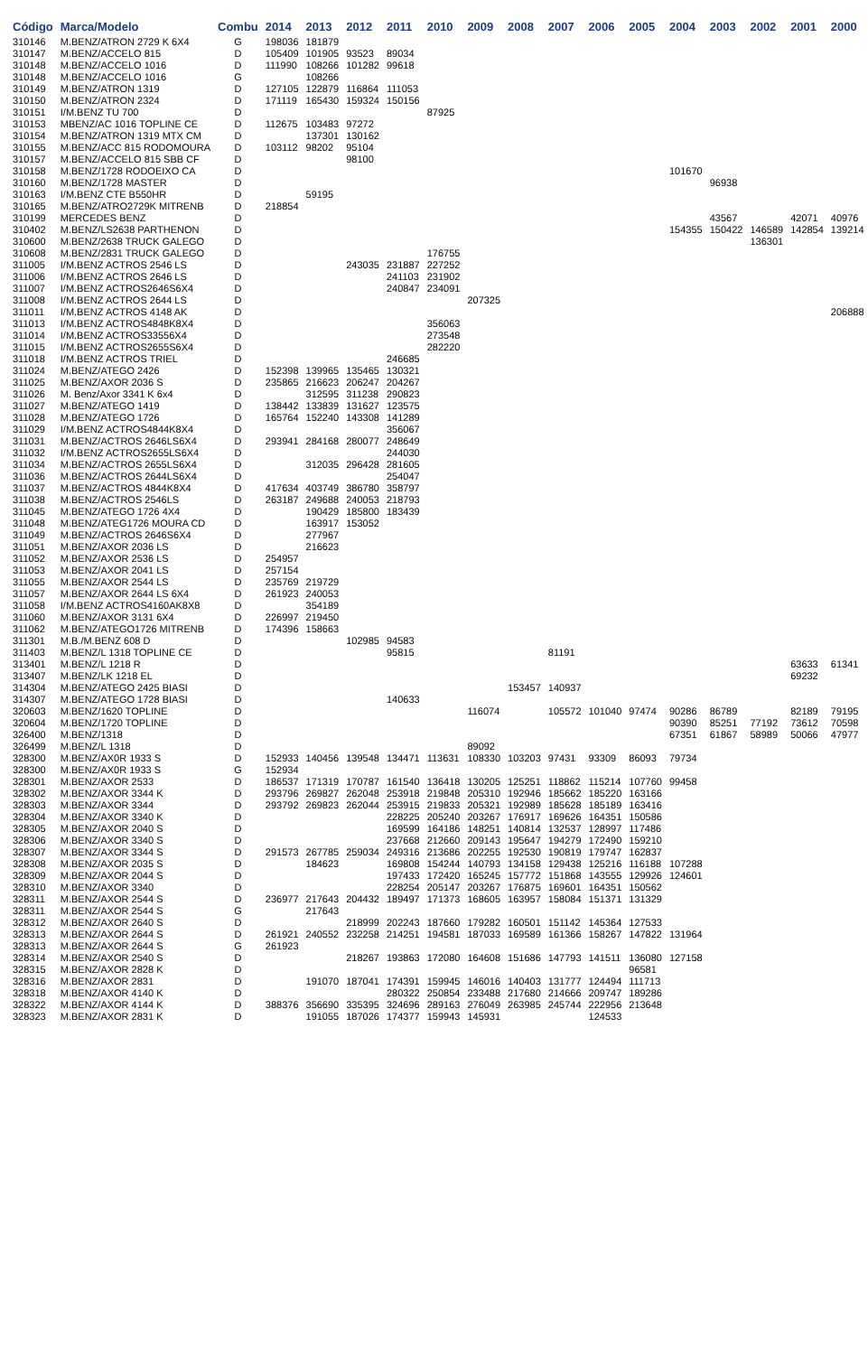| Código | Marca/Modelo | Combu | 2014 | 2013 | 2012 | 2011 | 2010 | 2009 | 2008 | 2007 | 2006 | 2005 | 2004 | 2003 | 2002 | 2001 | 2000 |
| --- | --- | --- | --- | --- | --- | --- | --- | --- | --- | --- | --- | --- | --- | --- | --- | --- | --- |
| 310146 | M.BENZ/ATRON 2729 K 6X4 | G | 198036 | 181879 | | | | | | | | | | | | | |
| 310147 | M.BENZ/ACCELO 815 | D | 105409 | 101905 | 93523 | 89034 | | | | | | | | | | | |
| 310148 | M.BENZ/ACCELO 1016 | D | 111990 | 108266 | 101282 | 99618 | | | | | | | | | | | |
| 310148 | M.BENZ/ACCELO 1016 | G | | 108266 | | | | | | | | | | | | | |
| 310149 | M.BENZ/ATRON 1319 | D | 127105 | 122879 | 116864 | 111053 | | | | | | | | | | | |
| 310150 | M.BENZ/ATRON 2324 | D | 171119 | 165430 | 159324 | 150156 | | | | | | | | | | | |
| 310151 | I/M.BENZ TU 700 | D | | | | | 87925 | | | | | | | | | | |
| 310153 | MBENZ/AC 1016 TOPLINE CE | D | 112675 | 103483 | 97272 | | | | | | | | | | | | |
| 310154 | M.BENZ/ATRON 1319 MTX CM | D | | 137301 | 130162 | | | | | | | | | | | | |
| 310155 | M.BENZ/ACC 815 RODOMOURA | D | 103112 | 98202 | 95104 | | | | | | | | | | | | |
| 310157 | M.BENZ/ACCELO 815 SBB CF | D | | | 98100 | | | | | | | | | | | | |
| 310158 | M.BENZ/1728 RODOEIXO CA | D | | | | | | | | | | | 101670 | | | | |
| 310160 | M.BENZ/1728 MASTER | D | | | | | | | | | | | | 96938 | | | |
| 310163 | I/M.BENZ CTE B550HR | D | | 59195 | | | | | | | | | | | | | |
| 310165 | M.BENZ/ATRO2729K MITRENB | D | 218854 | | | | | | | | | | | | | | |
| 310199 | MERCEDES BENZ | D | | | | | | | | | | | | 43567 | | 42071 | 40976 |
| 310402 | M.BENZ/LS2638 PARTHENON | D | | | | | | | | | | | 154355 | 150422 | 146589 | 142854 | 139214 |
| 310600 | M.BENZ/2638 TRUCK GALEGO | D | | | | | | | | | | | | | 136301 | | |
| 310608 | M.BENZ/2831 TRUCK GALEGO | D | | | | | 176755 | | | | | | | | | | |
| 311005 | I/M.BENZ ACTROS 2546 LS | D | | | 243035 | 231887 | 227252 | | | | | | | | | | |
| 311006 | I/M.BENZ ACTROS 2646 LS | D | | | | 241103 | 231902 | | | | | | | | | | |
| 311007 | I/M.BENZ ACTROS2646S6X4 | D | | | | 240847 | 234091 | | | | | | | | | | |
| 311008 | I/M.BENZ ACTROS 2644 LS | D | | | | | | 207325 | | | | | | | | | |
| 311011 | I/M.BENZ ACTROS 4148 AK | D | | | | | | | | | | | | | | | 206888 |
| 311013 | I/M.BENZ ACTROS4848K8X4 | D | | | | | 356063 | | | | | | | | | | |
| 311014 | I/M.BENZ ACTROS33556X4 | D | | | | | 273548 | | | | | | | | | | |
| 311015 | I/M.BENZ ACTROS2655S6X4 | D | | | | | 282220 | | | | | | | | | | |
| 311018 | I/M.BENZ ACTROS TRIEL | D | | | | 246685 | | | | | | | | | | | |
| 311024 | M.BENZ/ATEGO 2426 | D | 152398 | 139965 | 135465 | 130321 | | | | | | | | | | | |
| 311025 | M.BENZ/AXOR 2036 S | D | 235865 | 216623 | 206247 | 204267 | | | | | | | | | | | |
| 311026 | M. Benz/Axor 3341 K 6x4 | D | | 312595 | 311238 | 290823 | | | | | | | | | | | |
| 311027 | M.BENZ/ATEGO 1419 | D | 138442 | 133839 | 131627 | 123575 | | | | | | | | | | | |
| 311028 | M.BENZ/ATEGO 1726 | D | 165764 | 152240 | 143308 | 141289 | | | | | | | | | | | |
| 311029 | I/M.BENZ ACTROS4844K8X4 | D | | | | 356067 | | | | | | | | | | | |
| 311031 | M.BENZ/ACTROS 2646LS6X4 | D | 293941 | 284168 | 280077 | 248649 | | | | | | | | | | | |
| 311032 | I/M.BENZ ACTROS2655LS6X4 | D | | | | 244030 | | | | | | | | | | | |
| 311034 | M.BENZ/ACTROS 2655LS6X4 | D | | 312035 | 296428 | 281605 | | | | | | | | | | | |
| 311036 | M.BENZ/ACTROS 2644LS6X4 | D | | | | 254047 | | | | | | | | | | | |
| 311037 | M.BENZ/ACTROS 4844K8X4 | D | 417634 | 403749 | 386780 | 358797 | | | | | | | | | | | |
| 311038 | M.BENZ/ACTROS 2546LS | D | 263187 | 249688 | 240053 | 218793 | | | | | | | | | | | |
| 311045 | M.BENZ/ATEGO 1726 4X4 | D | | 190429 | 185800 | 183439 | | | | | | | | | | | |
| 311048 | M.BENZ/ATEG1726 MOURA CD | D | | 163917 | 153052 | | | | | | | | | | | | |
| 311049 | M.BENZ/ACTROS 2646S6X4 | D | | 277967 | | | | | | | | | | | | | |
| 311051 | M.BENZ/AXOR 2036 LS | D | | 216623 | | | | | | | | | | | | | |
| 311052 | M.BENZ/AXOR 2536 LS | D | 254957 | | | | | | | | | | | | | | |
| 311053 | M.BENZ/AXOR 2041 LS | D | 257154 | | | | | | | | | | | | | | |
| 311055 | M.BENZ/AXOR 2544 LS | D | 235769 | 219729 | | | | | | | | | | | | | |
| 311057 | M.BENZ/AXOR 2644 LS 6X4 | D | 261923 | 240053 | | | | | | | | | | | | | |
| 311058 | I/M.BENZ ACTROS4160AK8X8 | D | | 354189 | | | | | | | | | | | | | |
| 311060 | M.BENZ/AXOR 3131 6X4 | D | 226997 | 219450 | | | | | | | | | | | | | |
| 311062 | M.BENZ/ATEGO1726 MITRENB | D | 174396 | 158663 | | | | | | | | | | | | | |
| 311301 | M.B./M.BENZ 608 D | D | | | 102985 | 94583 | | | | | | | | | | | |
| 311403 | M.BENZ/L 1318 TOPLINE CE | D | | | | 95815 | | | | 81191 | | | | | | | |
| 313401 | M.BENZ/L 1218 R | D | | | | | | | | | | | | | | 63633 | 61341 |
| 313407 | M.BENZ/LK 1218 EL | D | | | | | | | | | | | | | | 69232 | |
| 314304 | M.BENZ/ATEGO 2425 BIASI | D | | | | | | | 153457 | 140937 | | | | | | | |
| 314307 | M.BENZ/ATEGO 1728 BIASI | D | | | | 140633 | | | | | | | | | | | |
| 320603 | M.BENZ/1620 TOPLINE | D | | | | | | 116074 | | 105572 | 101040 | 97474 | 90286 | 86789 | | 82189 | 79195 |
| 320604 | M.BENZ/1720 TOPLINE | D | | | | | | | | | | | 90390 | 85251 | 77192 | 73612 | 70598 |
| 326400 | M.BENZ/1318 | D | | | | | | | | | | | 67351 | 61867 | 58989 | 50066 | 47977 |
| 326499 | M.BENZ/L 1318 | D | | | | | | 89092 | | | | | | | | | |
| 328300 | M.BENZ/AX0R 1933 S | D | 152933 | 140456 | 139548 | 134471 | 113631 | 108330 | 103203 | 97431 | 93309 | 86093 | 79734 | | | | |
| 328300 | M.BENZ/AX0R 1933 S | G | 152934 | | | | | | | | | | | | | | |
| 328301 | M.BENZ/AXOR 2533 | D | 186537 | 171319 | 170787 | 161540 | 136418 | 130205 | 125251 | 118862 | 115214 | 107760 | 99458 | | | | |
| 328302 | M.BENZ/AXOR 3344 K | D | 293796 | 269827 | 262048 | 253918 | 219848 | 205310 | 192946 | 185662 | 185220 | 163166 | | | | | |
| 328303 | M.BENZ/AXOR 3344 | D | 293792 | 269823 | 262044 | 253915 | 219833 | 205321 | 192989 | 185628 | 185189 | 163416 | | | | | |
| 328304 | M.BENZ/AXOR 3340 K | D | | | | 228225 | 205240 | 203267 | 176917 | 169626 | 164351 | 150586 | | | | | |
| 328305 | M.BENZ/AXOR 2040 S | D | | | | 169599 | 164186 | 148251 | 140814 | 132537 | 128997 | 117486 | | | | | |
| 328306 | M.BENZ/AXOR 3340 S | D | | | | 237668 | 212660 | 209143 | 195647 | 194279 | 172490 | 159210 | | | | | |
| 328307 | M.BENZ/AXOR 3344 S | D | 291573 | 267785 | 259034 | 249316 | 213686 | 202255 | 192530 | 190819 | 179747 | 162837 | | | | | |
| 328308 | M.BENZ/AXOR 2035 S | D | | 184623 | | 169808 | 154244 | 140793 | 134158 | 129438 | 125216 | 116188 | 107288 | | | | |
| 328309 | M.BENZ/AXOR 2044 S | D | | | | 197433 | 172420 | 165245 | 157772 | 151868 | 143555 | 129926 | 124601 | | | | |
| 328310 | M.BENZ/AXOR 3340 | D | | | | 228254 | 205147 | 203267 | 176875 | 169601 | 164351 | 150562 | | | | | |
| 328311 | M.BENZ/AXOR 2544 S | D | 236977 | 217643 | 204432 | 189497 | 171373 | 168605 | 163957 | 158084 | 151371 | 131329 | | | | | |
| 328311 | M.BENZ/AXOR 2544 S | G | | 217643 | | | | | | | | | | | | | |
| 328312 | M.BENZ/AXOR 2640 S | D | | | 218999 | 202243 | 187660 | 179282 | 160501 | 151142 | 145364 | 127533 | | | | | |
| 328313 | M.BENZ/AXOR 2644 S | D | 261921 | 240552 | 232258 | 214251 | 194581 | 187033 | 169589 | 161366 | 158267 | 147822 | 131964 | | | | |
| 328313 | M.BENZ/AXOR 2644 S | G | 261923 | | | | | | | | | | | | | | |
| 328314 | M.BENZ/AXOR 2540 S | D | | | 218267 | 193863 | 172080 | 164608 | 151686 | 147793 | 141511 | 136080 | 127158 | | | | |
| 328315 | M.BENZ/AXOR 2828 K | D | | | | | | | | | | 96581 | | | | | |
| 328316 | M.BENZ/AXOR 2831 | D | | 191070 | 187041 | 174391 | 159945 | 146016 | 140403 | 131777 | 124494 | 111713 | | | | | |
| 328318 | M.BENZ/AXOR 4140 K | D | | | | 280322 | 250854 | 233488 | 217680 | 214666 | 209747 | 189286 | | | | | |
| 328322 | M.BENZ/AXOR 4144 K | D | 388376 | 356690 | 335395 | 324696 | 289163 | 276049 | 263985 | 245744 | 222956 | 213648 | | | | | |
| 328323 | M.BENZ/AXOR 2831 K | D | | 191055 | 187026 | 174377 | 159943 | 145931 | | | 124533 | | | | | | |